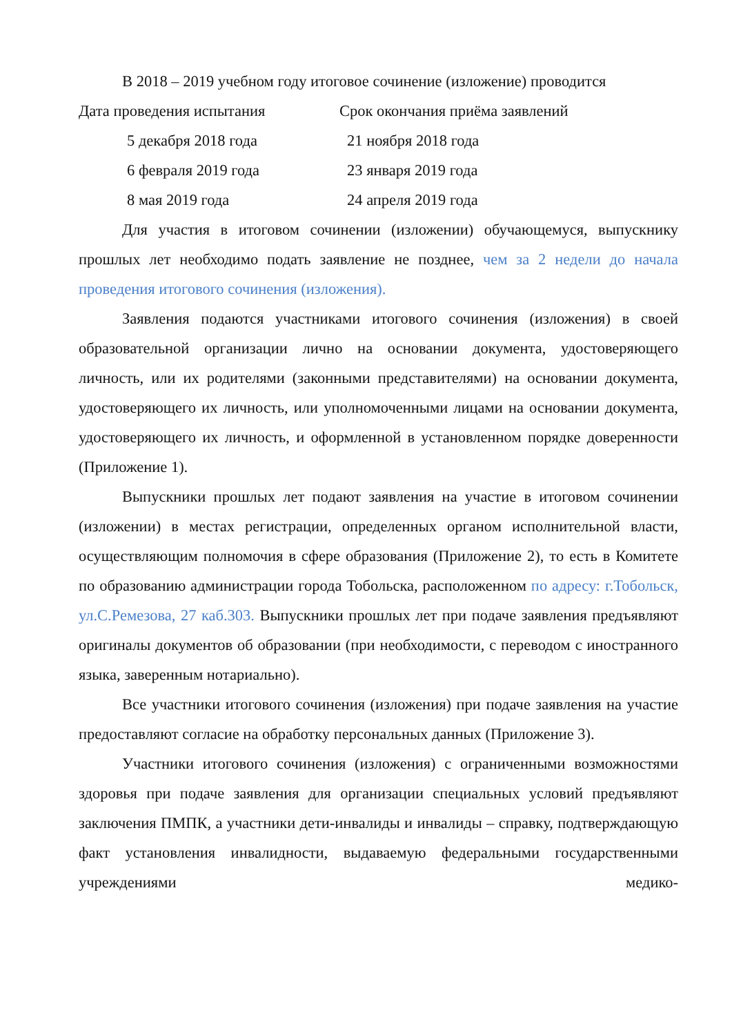В 2018 – 2019 учебном году итоговое сочинение (изложение) проводится
| Дата проведения испытания | Срок окончания приёма заявлений |
| 5 декабря 2018 года | 21 ноября 2018 года |
| 6 февраля 2019 года | 23 января 2019 года |
| 8 мая 2019 года | 24 апреля 2019 года |
Для участия в итоговом сочинении (изложении) обучающемуся, выпускнику прошлых лет необходимо подать заявление не позднее, чем за 2 недели до начала проведения итогового сочинения (изложения).
Заявления подаются участниками итогового сочинения (изложения) в своей образовательной организации лично на основании документа, удостоверяющего личность, или их родителями (законными представителями) на основании документа, удостоверяющего их личность, или уполномоченными лицами на основании документа, удостоверяющего их личность, и оформленной в установленном порядке доверенности (Приложение 1).
Выпускники прошлых лет подают заявления на участие в итоговом сочинении (изложении) в местах регистрации, определенных органом исполнительной власти, осуществляющим полномочия в сфере образования (Приложение 2), то есть в Комитете по образованию администрации города Тобольска, расположенном по адресу: г.Тобольск, ул.С.Ремезова, 27 каб.303. Выпускники прошлых лет при подаче заявления предъявляют оригиналы документов об образовании (при необходимости, с переводом с иностранного языка, заверенным нотариально).
Все участники итогового сочинения (изложения) при подаче заявления на участие предоставляют согласие на обработку персональных данных (Приложение 3).
Участники итогового сочинения (изложения) с ограниченными возможностями здоровья при подаче заявления для организации специальных условий предъявляют заключения ПМПК, а участники дети-инвалиды и инвалиды – справку, подтверждающую факт установления инвалидности, выдаваемую федеральными государственными учреждениями медико-